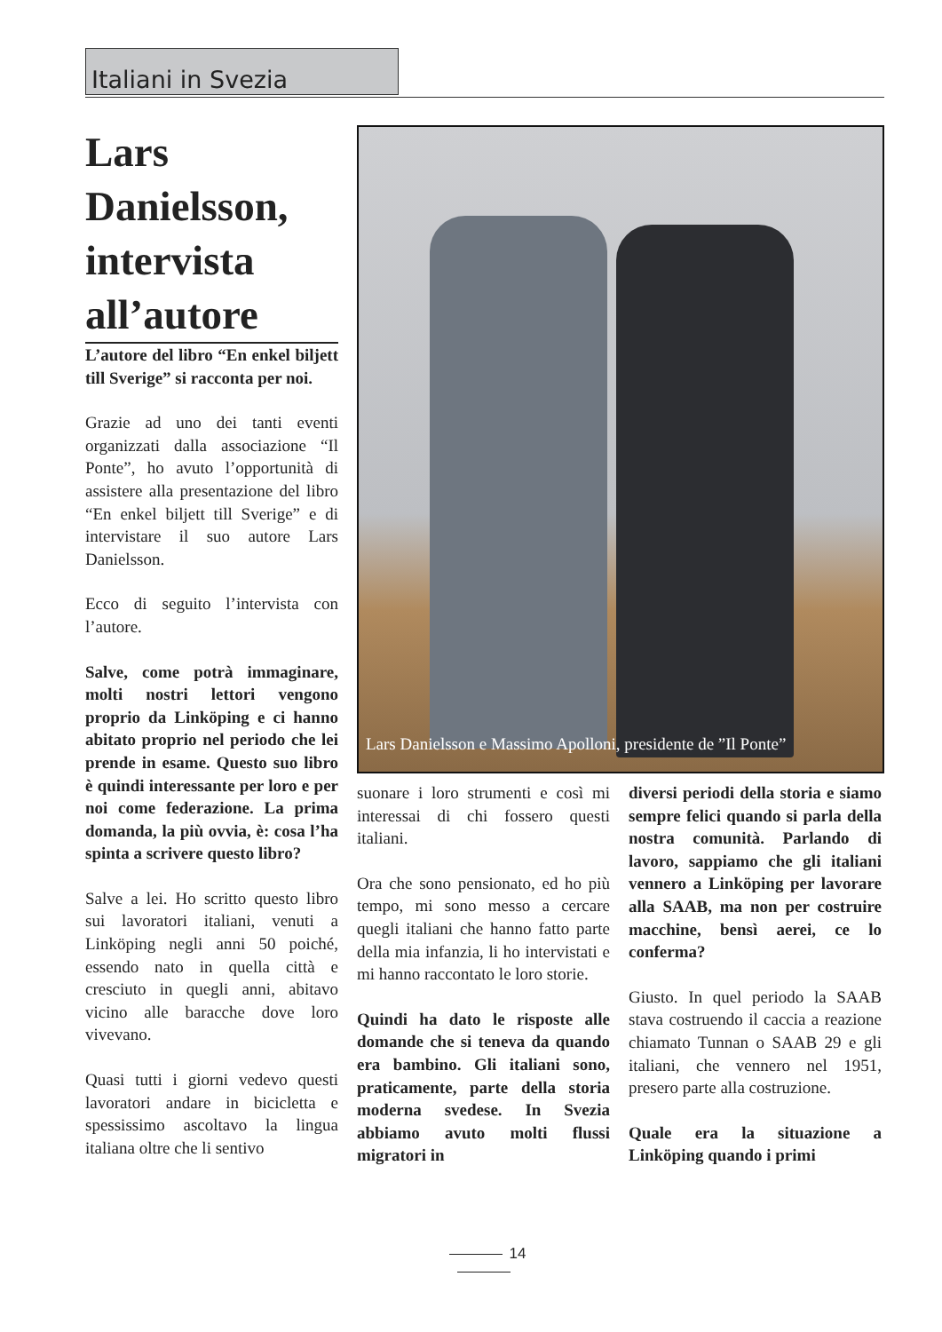Italiani in Svezia
Lars Danielsson, intervista all’autore
L’autore del libro “En enkel biljett till Sverige” si racconta per noi.
Grazie ad uno dei tanti eventi organizzati dalla associazione “Il Ponte”, ho avuto l’opportunità di assistere alla presentazione del libro “En enkel biljett till Sverige” e di intervistare il suo autore Lars Danielsson.
Ecco di seguito l’intervista con l’autore.
Salve, come potrà immaginare, molti nostri lettori vengono proprio da Linköping e ci hanno abitato proprio nel periodo che lei prende in esame. Questo suo libro è quindi interessante per loro e per noi come federazione. La prima domanda, la più ovvia, è: cosa l’ha spinta a scrivere questo libro?
Salve a lei. Ho scritto questo libro sui lavoratori italiani, venuti a Linköping negli anni 50 poiché, essendo nato in quella città e cresciuto in quegli anni, abitavo vicino alle baracche dove loro vivevano.
Quasi tutti i giorni vedevo questi lavoratori andare in bicicletta e spessissimo ascoltavo la lingua italiana oltre che li sentivo
Lars Danielsson e Massimo Apolloni, presidente de ”Il Ponte”
suonare i loro strumenti e così mi interessai di chi fossero questi italiani.
Ora che sono pensionato, ed ho più tempo, mi sono messo a cercare quegli italiani che hanno fatto parte della mia infanzia, li ho intervistati e mi hanno raccontato le loro storie.
Quindi ha dato le risposte alle domande che si teneva da quando era bambino. Gli italiani sono, praticamente, parte della storia moderna svedese. In Svezia abbiamo avuto molti flussi migratori in
diversi periodi della storia e siamo sempre felici quando si parla della nostra comunità. Parlando di lavoro, sappiamo che gli italiani vennero a Linköping per lavorare alla SAAB, ma non per costruire macchine, bensì aerei, ce lo conferma?
Giusto. In quel periodo la SAAB stava costruendo il caccia a reazione chiamato Tunnan o SAAB 29 e gli italiani, che vennero nel 1951, presero parte alla costruzione.
Quale era la situazione a Linköping quando i primi
14